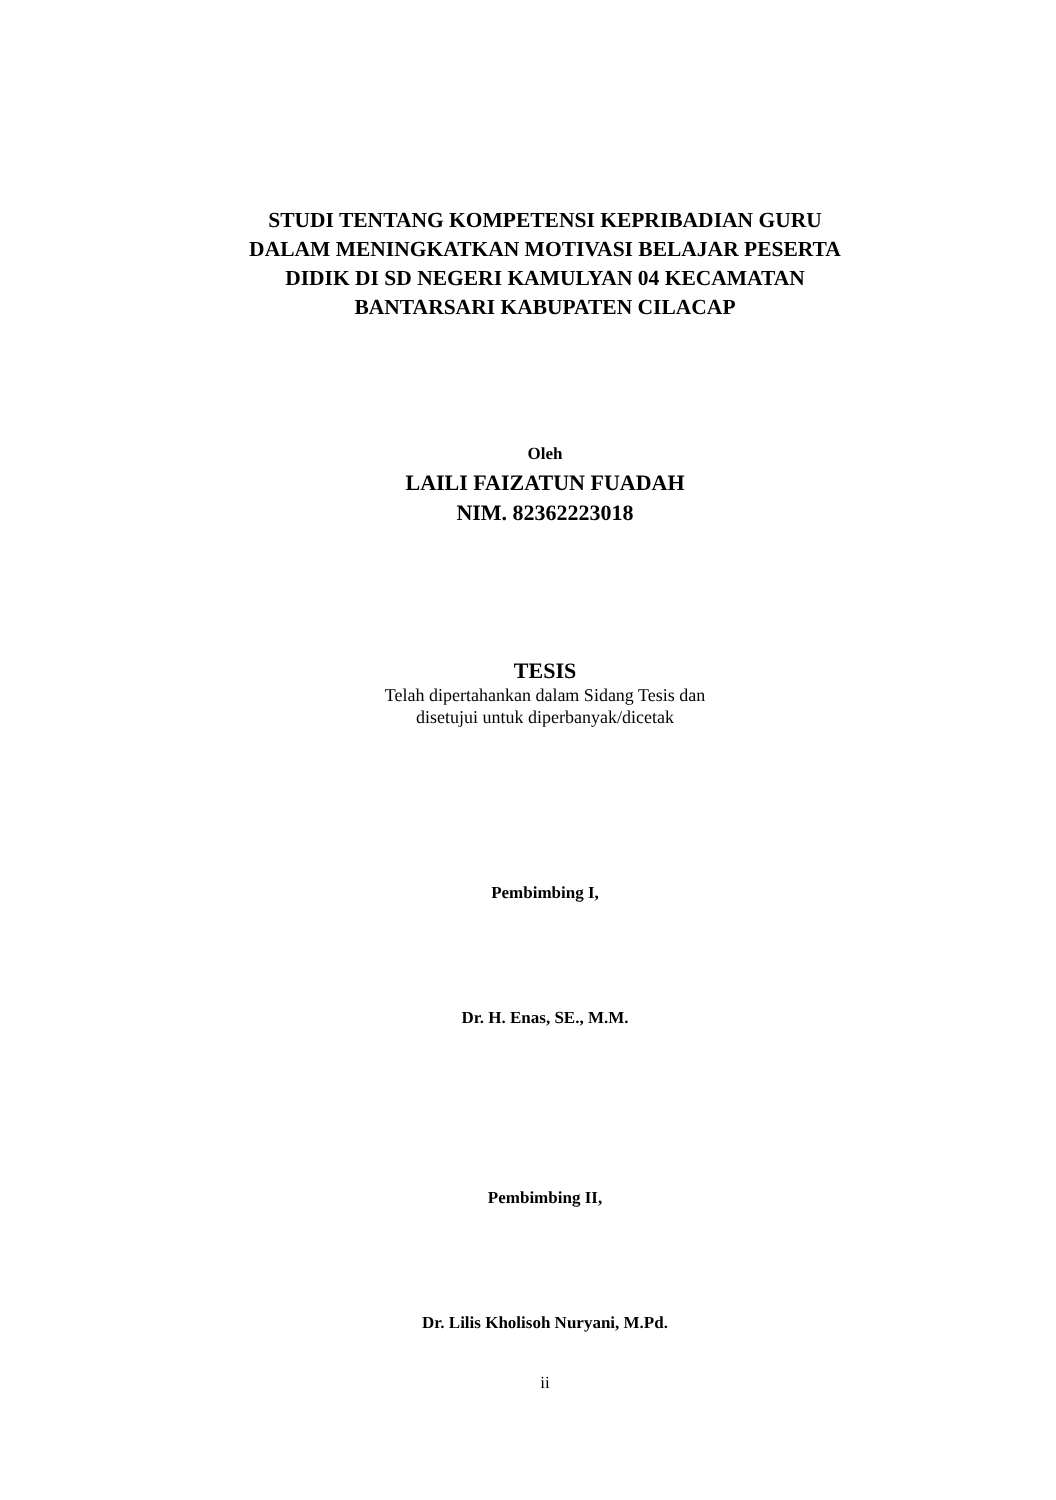STUDI TENTANG KOMPETENSI KEPRIBADIAN GURU
DALAM MENINGKATKAN MOTIVASI BELAJAR PESERTA
DIDIK DI SD NEGERI KAMULYAN 04 KECAMATAN
BANTARSARI KABUPATEN CILACAP
Oleh
LAILI FAIZATUN FUADAH
NIM. 82362223018
TESIS
Telah dipertahankan dalam Sidang Tesis dan
disetujui untuk diperbanyak/dicetak
Pembimbing I,
Dr. H. Enas, SE., M.M.
Pembimbing II,
Dr. Lilis Kholisoh Nuryani, M.Pd.
ii